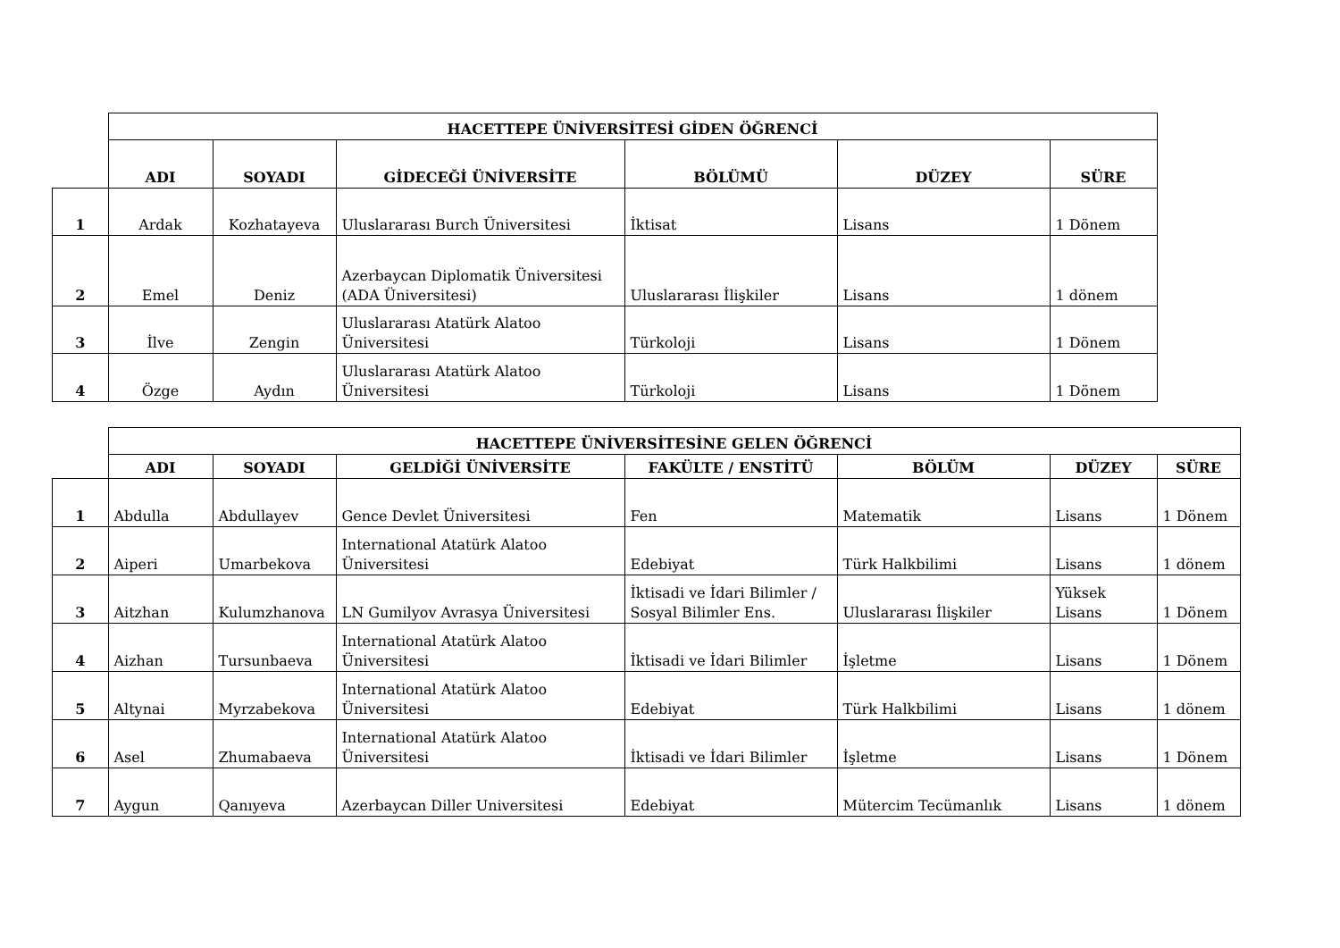| | HACETTEPE ÜNİVERSİTESİ GİDEN ÖĞRENCİ | | | | | |
| | ADI | SOYADI | GİDECEĞİ ÜNİVERSİTE | BÖLÜMÜ | DÜZEY | SÜRE |
| 1 | Ardak | Kozhatayeva | Uluslararası Burch Üniversitesi | İktisat | Lisans | 1 Dönem |
| 2 | Emel | Deniz | Azerbaycan Diplomatik Üniversitesi (ADA Üniversitesi) | Uluslararası İlişkiler | Lisans | 1 dönem |
| 3 | İlve | Zengin | Uluslararası Atatürk Alatoo Üniversitesi | Türkoloji | Lisans | 1 Dönem |
| 4 | Özge | Aydın | Uluslararası Atatürk Alatoo Üniversitesi | Türkoloji | Lisans | 1 Dönem |
| | HACETTEPE ÜNİVERSİTESİNE GELEN ÖĞRENCİ | | | | | | |
| | ADI | SOYADI | GELDİĞİ ÜNİVERSİTE | FAKÜLTE / ENSTİTÜ | BÖLÜM | DÜZEY | SÜRE |
| 1 | Abdulla | Abdullayev | Gence Devlet Üniversitesi | Fen | Matematik | Lisans | 1 Dönem |
| 2 | Aiperi | Umarbekova | International Atatürk Alatoo Üniversitesi | Edebiyat | Türk Halkbilimi | Lisans | 1 dönem |
| 3 | Aitzhan | Kulumzhanova | LN Gumilyov Avrasya Üniversitesi | İktisadi ve İdari Bilimler / Sosyal Bilimler Ens. | Uluslararası İlişkiler | Yüksek Lisans | 1 Dönem |
| 4 | Aizhan | Tursunbaeva | International Atatürk Alatoo Üniversitesi | İktisadi ve İdari Bilimler | İşletme | Lisans | 1 Dönem |
| 5 | Altynai | Myrzabekova | International Atatürk Alatoo Üniversitesi | Edebiyat | Türk Halkbilimi | Lisans | 1 dönem |
| 6 | Asel | Zhumabaeva | International Atatürk Alatoo Üniversitesi | İktisadi ve İdari Bilimler | İşletme | Lisans | 1 Dönem |
| 7 | Aygun | Qanıyeva | Azerbaycan Diller Universitesi | Edebiyat | Mütercim Tecümanlık | Lisans | 1 dönem |